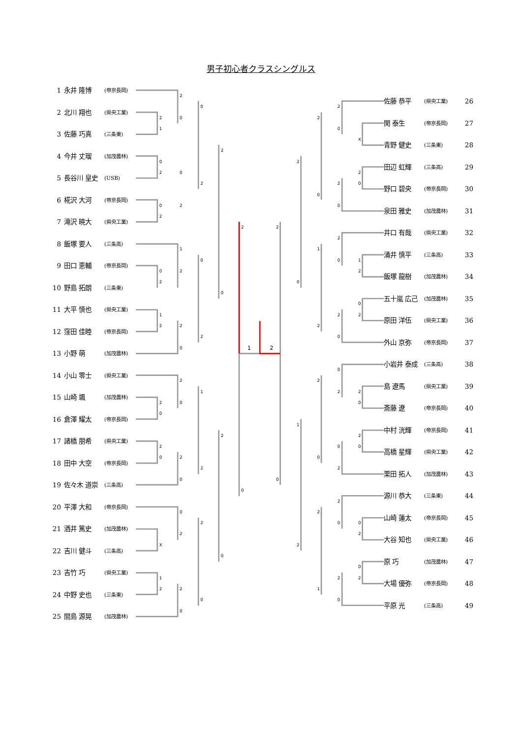2
1
0
2
0
2
0
2
1
2
2
0
2
0
X
1
2
2
0
0
2
1
2
2
0
2
0
2
0
0
2
2
0
0
2
0
2
1
2
2
0
2
0
2
0
2
0
1
2
2
0
2
0
1
2
2
0
1
2
2
0
2
1
2
0
2
0
2
0
2
0
0
2
0
2
2
0
2
0
X
2
0
1
2
0
2
2
0
2
0
0
2
0
2
男子初心者クラスシングルス
1 永井 隆博 (帝京長岡)
2 北川 翔也 (県央工業)
3 佐藤 巧真 (三条東)
4 今井 丈瑠 (加茂農林)
5 長谷川 皇史 (USB)
6 椛沢 大河 (帝京長岡)
7 滝沢 暁大 (県央工業)
8 飯塚 要人 (三条高)
9 田口 恵輔 (帝京長岡)
10 野島 拓朗 (三条東)
11 大平 慎也 (県央工業)
12 窪田 佳睦 (帝京長岡)
13 小野 萌 (加茂農林)
14 小山 零士 (県央工業)
15 山崎 颯 (加茂農林)
16 倉澤 耀太 (帝京長岡)
17 諸橋 朋希 (県央工業)
18 田中 大空 (帝京長岡)
19 佐々木 道崇 (三条高)
20 平澤 大和 (帝京長岡)
21 酒井 篤史 (加茂農林)
22 吉川 健斗 (三条高)
23 吉竹 巧 (県央工業)
24 中野 史也 (三条東)
25 間島 源晃 (加茂農林)
佐藤 恭平 (県央工業) 26
関 泰生 (帝京長岡) 27
青野 健史 (三条東) 28
田辺 虹輝 (三条高) 29
野口 碧央 (帝京長岡) 30
泉田 雅史 (加茂農林) 31
井口 有哉 (県央工業) 32
涌井 慎平 (三条高) 33
飯塚 龍樹 (加茂農林) 34
五十嵐 広己 (加茂農林) 35
原田 洋伍 (県央工業) 36
外山 京弥 (帝京長岡) 37
小岩井 泰成 (三条高) 38
島 遼馬 (県央工業) 39
斎藤 遼 (帝京長岡) 40
中村 洸輝 (帝京長岡) 41
高橋 星輝 (県央工業) 42
栗田 拓人 (加茂農林) 43
源川 恭大 (三条東) 44
山崎 蓮太 (帝京長岡) 45
大谷 知也 (県央工業) 46
原 巧 (加茂農林) 47
大場 優弥 (帝京長岡) 48
平原 光 (三条高) 49